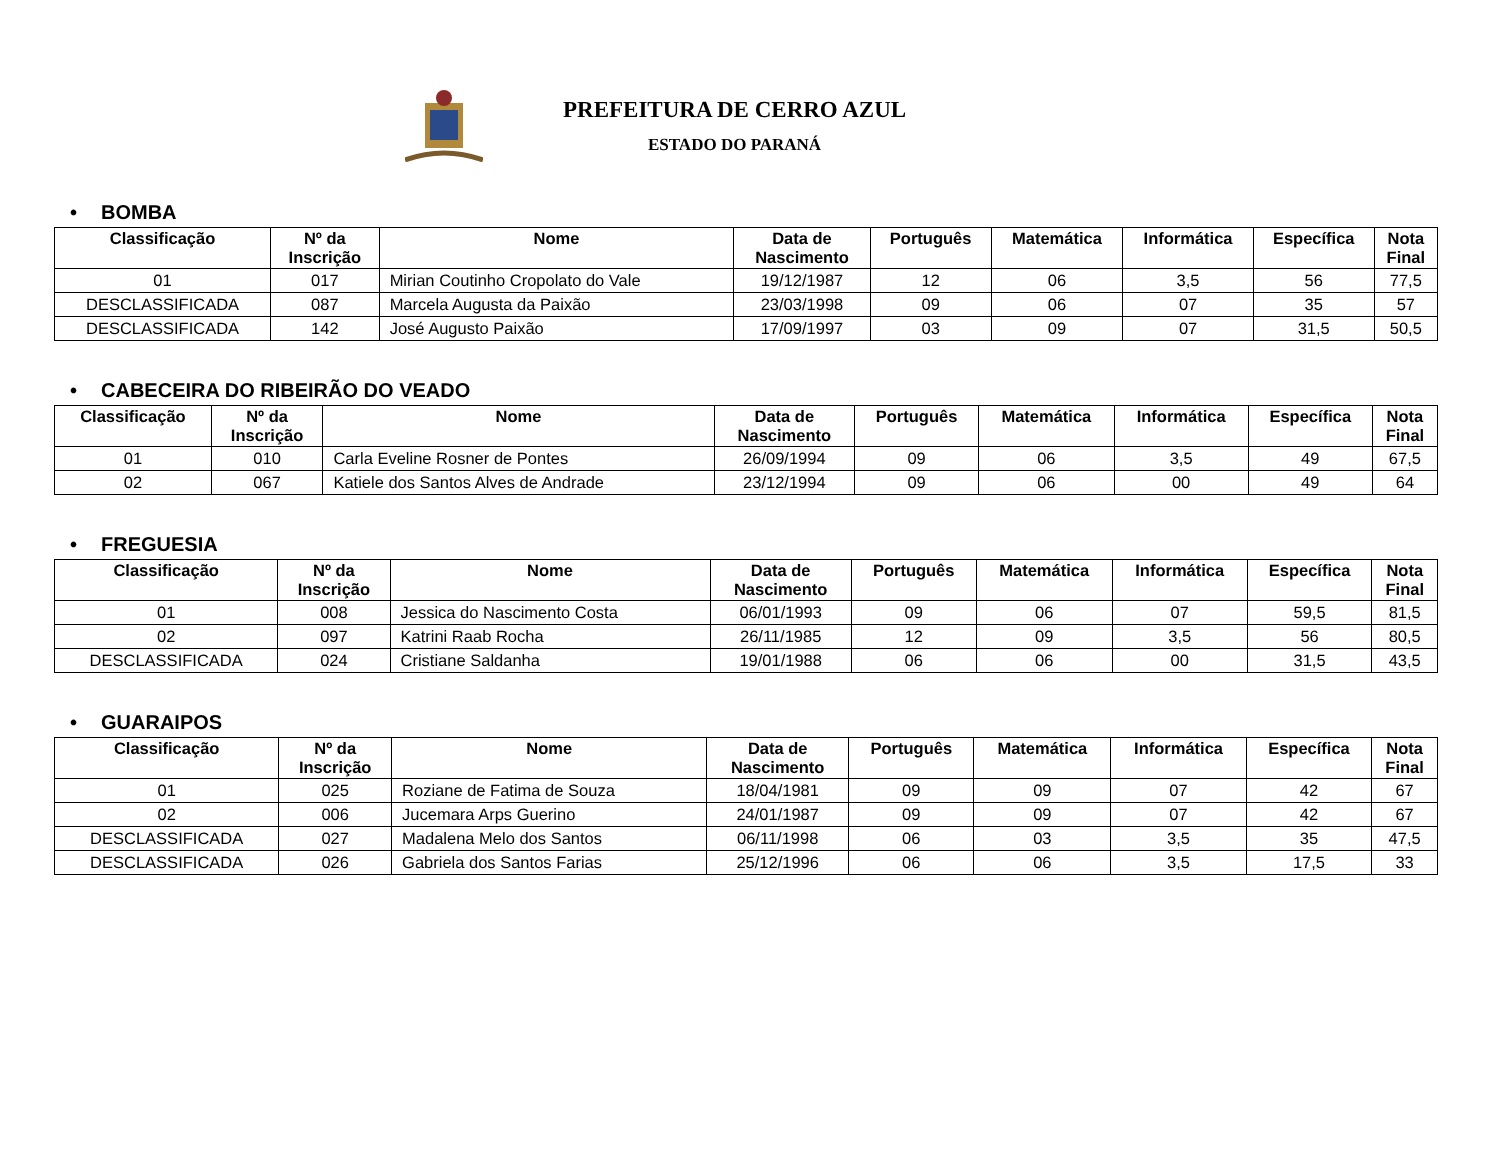PREFEITURA DE CERRO AZUL
ESTADO DO PARANÁ
• BOMBA
| Classificação | Nº da Inscrição | Nome | Data de Nascimento | Português | Matemática | Informática | Específica | Nota Final |
| --- | --- | --- | --- | --- | --- | --- | --- | --- |
| 01 | 017 | Mirian Coutinho Cropolato do Vale | 19/12/1987 | 12 | 06 | 3,5 | 56 | 77,5 |
| DESCLASSIFICADA | 087 | Marcela Augusta da Paixão | 23/03/1998 | 09 | 06 | 07 | 35 | 57 |
| DESCLASSIFICADA | 142 | José Augusto Paixão | 17/09/1997 | 03 | 09 | 07 | 31,5 | 50,5 |
• CABECEIRA DO RIBEIRÃO DO VEADO
| Classificação | Nº da Inscrição | Nome | Data de Nascimento | Português | Matemática | Informática | Específica | Nota Final |
| --- | --- | --- | --- | --- | --- | --- | --- | --- |
| 01 | 010 | Carla Eveline Rosner de Pontes | 26/09/1994 | 09 | 06 | 3,5 | 49 | 67,5 |
| 02 | 067 | Katiele dos Santos Alves de Andrade | 23/12/1994 | 09 | 06 | 00 | 49 | 64 |
• FREGUESIA
| Classificação | Nº da Inscrição | Nome | Data de Nascimento | Português | Matemática | Informática | Específica | Nota Final |
| --- | --- | --- | --- | --- | --- | --- | --- | --- |
| 01 | 008 | Jessica do Nascimento Costa | 06/01/1993 | 09 | 06 | 07 | 59,5 | 81,5 |
| 02 | 097 | Katrini Raab Rocha | 26/11/1985 | 12 | 09 | 3,5 | 56 | 80,5 |
| DESCLASSIFICADA | 024 | Cristiane Saldanha | 19/01/1988 | 06 | 06 | 00 | 31,5 | 43,5 |
• GUARAIPOS
| Classificação | Nº da Inscrição | Nome | Data de Nascimento | Português | Matemática | Informática | Específica | Nota Final |
| --- | --- | --- | --- | --- | --- | --- | --- | --- |
| 01 | 025 | Roziane de Fatima de Souza | 18/04/1981 | 09 | 09 | 07 | 42 | 67 |
| 02 | 006 | Jucemara Arps Guerino | 24/01/1987 | 09 | 09 | 07 | 42 | 67 |
| DESCLASSIFICADA | 027 | Madalena Melo dos Santos | 06/11/1998 | 06 | 03 | 3,5 | 35 | 47,5 |
| DESCLASSIFICADA | 026 | Gabriela dos Santos Farias | 25/12/1996 | 06 | 06 | 3,5 | 17,5 | 33 |